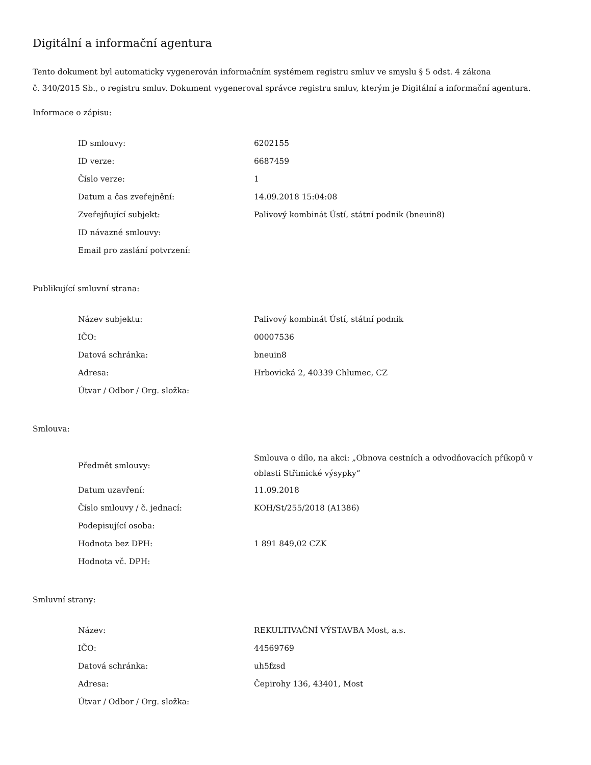Digitální a informační agentura
Tento dokument byl automaticky vygenerován informačním systémem registru smluv ve smyslu § 5 odst. 4 zákona
č. 340/2015 Sb., o registru smluv. Dokument vygeneroval správce registru smluv, kterým je Digitální a informační agentura.
Informace o zápisu:
| ID smlouvy: | 6202155 |
| ID verze: | 6687459 |
| Číslo verze: | 1 |
| Datum a čas zveřejnění: | 14.09.2018 15:04:08 |
| Zveřejňující subjekt: | Palivový kombinát Ústí, státní podnik (bneuin8) |
| ID návazné smlouvy: | |
| Email pro zaslání potvrzení: | |
Publikující smluvní strana:
| Název subjektu: | Palivový kombinát Ústí, státní podnik |
| IČO: | 00007536 |
| Datová schránka: | bneuin8 |
| Adresa: | Hrbovická 2, 40339 Chlumec, CZ |
| Útvar / Odbor / Org. složka: | |
Smlouva:
| Předmět smlouvy: | Smlouva o dílo, na akci: „Obnova cestních a odvodňovacích příkopů v oblasti Střimické výsypky“ |
| Datum uzavření: | 11.09.2018 |
| Číslo smlouvy / č. jednací: | KOH/St/255/2018 (A1386) |
| Podepisující osoba: | |
| Hodnota bez DPH: | 1 891 849,02 CZK |
| Hodnota vč. DPH: | |
Smluvní strany:
| Název: | REKULTIVAČNÍ VÝSTAVBA Most, a.s. |
| IČO: | 44569769 |
| Datová schránka: | uh5fzsd |
| Adresa: | Čepirohy 136, 43401, Most |
| Útvar / Odbor / Org. složka: | |